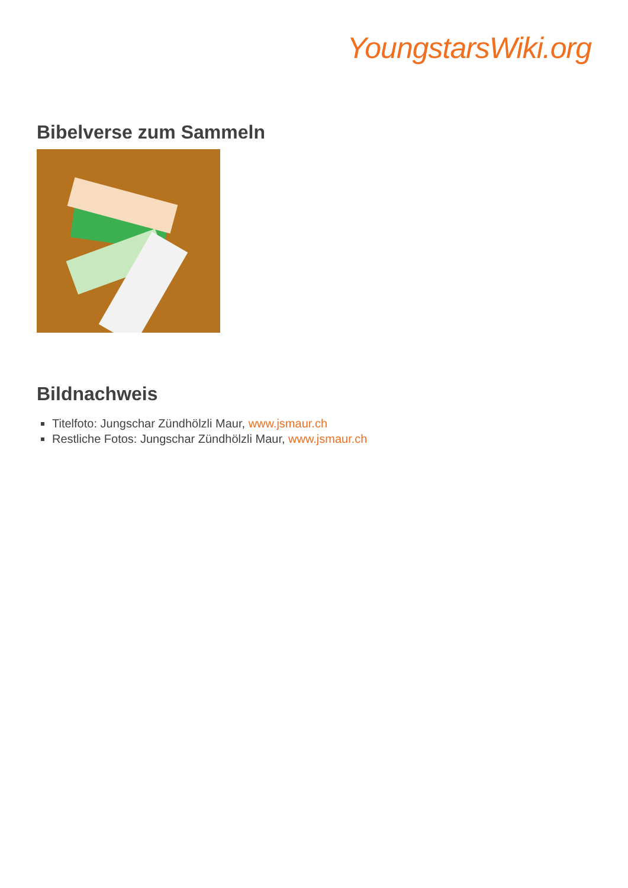YoungstarsWiki.org
Bibelverse zum Sammeln
Bildnachweis
Titelfoto: Jungschar Zündhölzli Maur, www.jsmaur.ch
Restliche Fotos: Jungschar Zündhölzli Maur, www.jsmaur.ch